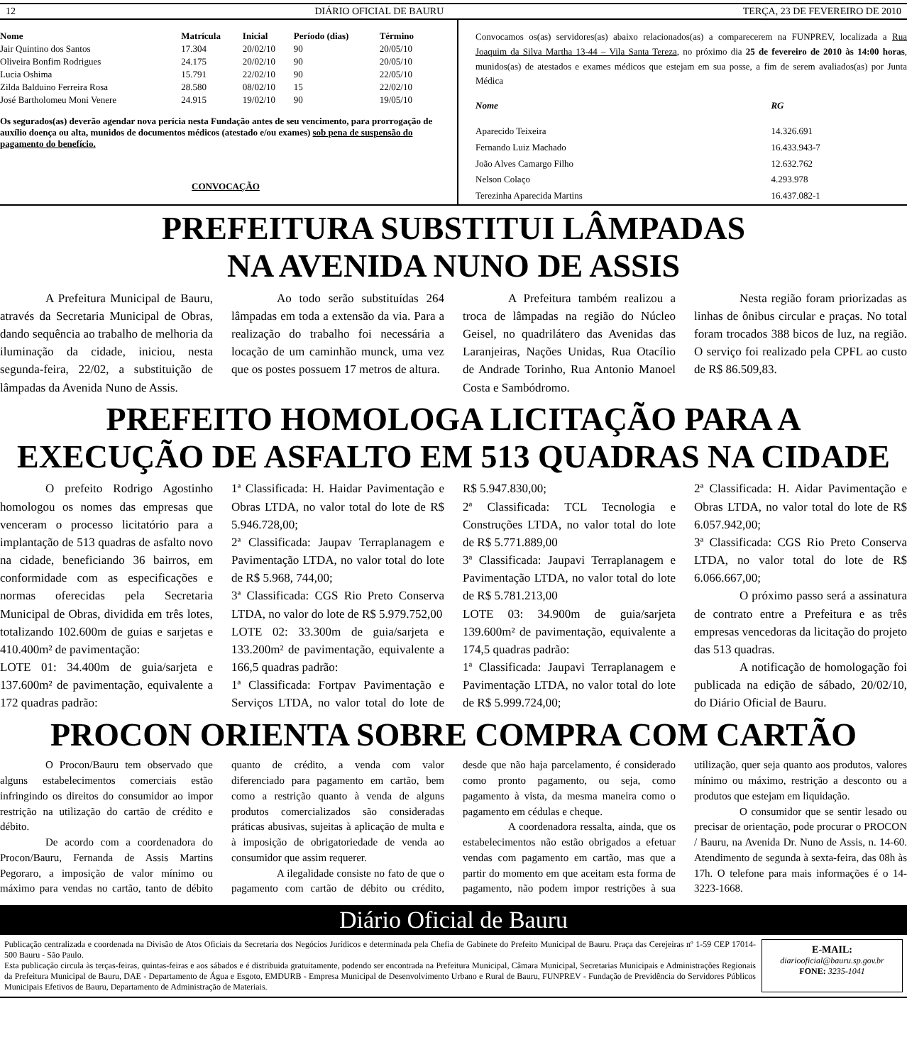12 DIÁRIO OFICIAL DE BAURU TERÇA, 23 DE FEVEREIRO DE 2010
| Nome | Matrícula | Inicial | Período (dias) | Término |
| --- | --- | --- | --- | --- |
| Jair Quintino dos Santos | 17.304 | 20/02/10 | 90 | 20/05/10 |
| Oliveira Bonfim Rodrigues | 24.175 | 20/02/10 | 90 | 20/05/10 |
| Lucia Oshima | 15.791 | 22/02/10 | 90 | 22/05/10 |
| Zilda Balduino Ferreira Rosa | 28.580 | 08/02/10 | 15 | 22/02/10 |
| José Bartholomeu Moni Venere | 24.915 | 19/02/10 | 90 | 19/05/10 |
Os segurados(as) deverão agendar nova perícia nesta Fundação antes de seu vencimento, para prorrogação de auxílio doença ou alta, munidos de documentos médicos (atestado e/ou exames) sob pena de suspensão do pagamento do benefício.
CONVOCAÇÃO
Convocamos os(as) servidores(as) abaixo relacionados(as) a comparecerem na FUNPREV, localizada a Rua Joaquim da Silva Martha 13-44 – Vila Santa Tereza, no próximo dia 25 de fevereiro de 2010 às 14:00 horas, munidos(as) de atestados e exames médicos que estejam em sua posse, a fim de serem avaliados(as) por Junta Médica
| Nome | RG |
| --- | --- |
| Aparecido Teixeira | 14.326.691 |
| Fernando Luiz Machado | 16.433.943-7 |
| João Alves Camargo Filho | 12.632.762 |
| Nelson Colaço | 4.293.978 |
| Terezinha Aparecida Martins | 16.437.082-1 |
PREFEITURA SUBSTITUI LÂMPADAS
NA AVENIDA NUNO DE ASSIS
A Prefeitura Municipal de Bauru, através da Secretaria Municipal de Obras, dando sequência ao trabalho de melhoria da iluminação da cidade, iniciou, nesta segunda-feira, 22/02, a substituição de lâmpadas da Avenida Nuno de Assis.
Ao todo serão substituídas 264 lâmpadas em toda a extensão da via. Para a realização do trabalho foi necessária a locação de um caminhão munck, uma vez que os postes possuem 17 metros de altura.
A Prefeitura também realizou a troca de lâmpadas na região do Núcleo Geisel, no quadrilátero das Avenidas das Laranjeiras, Nações Unidas, Rua Otacílio de Andrade Torinho, Rua Antonio Manoel Costa e Sambódromo.
Nesta região foram priorizadas as linhas de ônibus circular e praças. No total foram trocados 388 bicos de luz, na região. O serviço foi realizado pela CPFL ao custo de R$ 86.509,83.
PREFEITO HOMOLOGA LICITAÇÃO PARA A
EXECUÇÃO DE ASFALTO EM 513 QUADRAS NA CIDADE
O prefeito Rodrigo Agostinho homologou os nomes das empresas que venceram o processo licitatório para a implantação de 513 quadras de asfalto novo na cidade, beneficiando 36 bairros, em conformidade com as especificações e normas oferecidas pela Secretaria Municipal de Obras, dividida em três lotes, totalizando 102.600m de guias e sarjetas e 410.400m² de pavimentação:
LOTE 01: 34.400m de guia/sarjeta e 137.600m² de pavimentação, equivalente a 172 quadras padrão:
1ª Classificada: H. Haidar Pavimentação e Obras LTDA, no valor total do lote de R$ 5.946.728,00;
2ª Classificada: Jaupav Terraplanagem e Pavimentação LTDA, no valor total do lote de R$ 5.968, 744,00;
3ª Classificada: CGS Rio Preto Conserva LTDA, no valor do lote de R$ 5.979.752,00
LOTE 02: 33.300m de guia/sarjeta e 133.200m² de pavimentação, equivalente a 166,5 quadras padrão:
1ª Classificada: Fortpav Pavimentação e Serviços LTDA, no valor total do lote de R$ 5.947.830,00;
2ª Classificada: TCL Tecnologia e Construções LTDA, no valor total do lote de R$ 5.771.889,00
3ª Classificada: Jaupavi Terraplanagem e Pavimentação LTDA, no valor total do lote de R$ 5.781.213,00
LOTE 03: 34.900m de guia/sarjeta 139.600m² de pavimentação, equivalente a 174,5 quadras padrão:
1ª Classificada: Jaupavi Terraplanagem e Pavimentação LTDA, no valor total do lote de R$ 5.999.724,00;
2ª Classificada: H. Aidar Pavimentação e Obras LTDA, no valor total do lote de R$ 6.057.942,00;
3ª Classificada: CGS Rio Preto Conserva LTDA, no valor total do lote de R$ 6.066.667,00;
O próximo passo será a assinatura de contrato entre a Prefeitura e as três empresas vencedoras da licitação do projeto das 513 quadras.
A notificação de homologação foi publicada na edição de sábado, 20/02/10, do Diário Oficial de Bauru.
PROCON ORIENTA SOBRE COMPRA COM CARTÃO
O Procon/Bauru tem observado que alguns estabelecimentos comerciais estão infringindo os direitos do consumidor ao impor restrição na utilização do cartão de crédito e débito.
De acordo com a coordenadora do Procon/Bauru, Fernanda de Assis Martins Pegoraro, a imposição de valor mínimo ou máximo para vendas no cartão, tanto de débito quanto de crédito, a venda com valor diferenciado para pagamento em cartão, bem como a restrição quanto à venda de alguns produtos comercializados são consideradas práticas abusivas, sujeitas à aplicação de multa e à imposição de obrigatoriedade de venda ao consumidor que assim requerer.
A ilegalidade consiste no fato de que o pagamento com cartão de débito ou crédito, desde que não haja parcelamento, é considerado como pronto pagamento, ou seja, como pagamento à vista, da mesma maneira como o pagamento em cédulas e cheque.
A coordenadora ressalta, ainda, que os estabelecimentos não estão obrigados a efetuar vendas com pagamento em cartão, mas que a partir do momento em que aceitam esta forma de pagamento, não podem impor restrições à sua utilização, quer seja quanto aos produtos, valores mínimo ou máximo, restrição a desconto ou a produtos que estejam em liquidação.
O consumidor que se sentir lesado ou precisar de orientação, pode procurar o PROCON / Bauru, na Avenida Dr. Nuno de Assis, n. 14-60. Atendimento de segunda à sexta-feira, das 08h às 17h. O telefone para mais informações é o 14-3223-1668.
Diário Oficial de Bauru
Publicação centralizada e coordenada na Divisão de Atos Oficiais da Secretaria dos Negócios Jurídicos e determinada pela Chefia de Gabinete do Prefeito Municipal de Bauru. Praça das Cerejeiras nº 1-59 CEP 17014-500 Bauru - São Paulo.
Esta publicação circula às terças-feiras, quintas-feiras e aos sábados e é distribuida gratuitamente, podendo ser encontrada na Prefeitura Municipal, Câmara Municipal, Secretarias Municipais e Administrações Regionais da Prefeitura Municipal de Bauru, DAE - Departamento de Água e Esgoto, EMDURB - Empresa Municipal de Desenvolvimento Urbano e Rural de Bauru, FUNPREV - Fundação de Previdência do Servidores Públicos Municipais Efetivos de Bauru, Departamento de Administração de Materiais.
E-MAIL:
diariooficial@bauru.sp.gov.br
FONE: 3235-1041